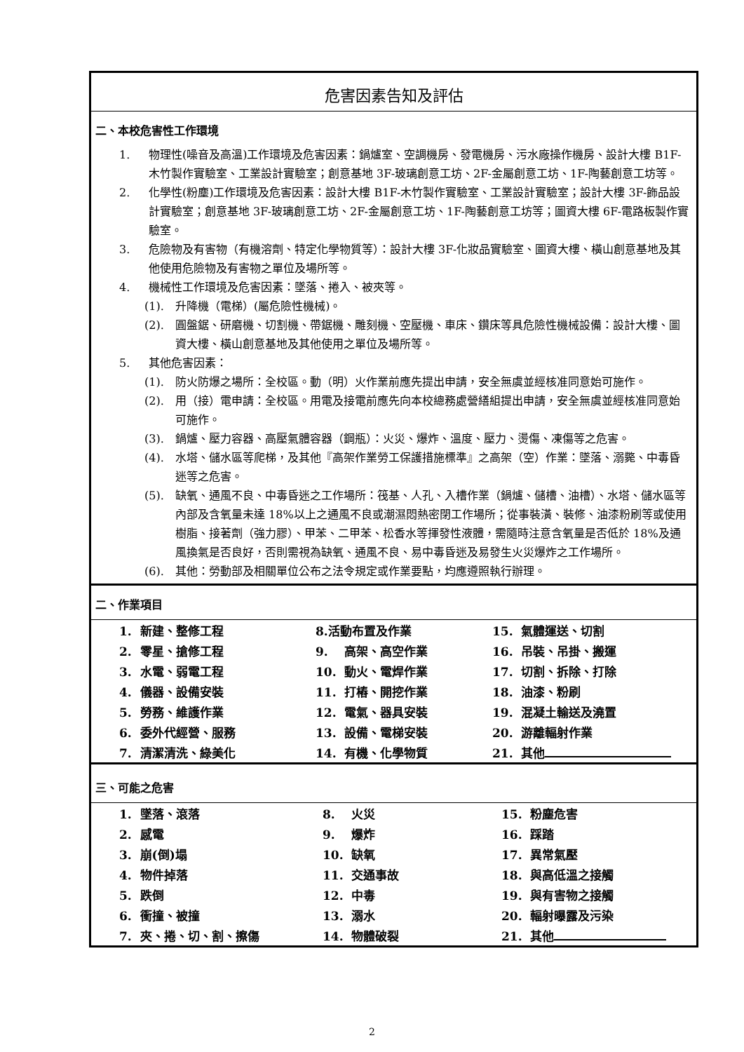危害因素告知及評估
二、本校危害性工作環境
1. 物理性(噪音及高溫)工作環境及危害因素：鍋爐室、空調機房、發電機房、污水廠操作機房、設計大樓 B1F-木竹製作實驗室、工業設計實驗室；創意基地 3F-玻璃創意工坊、2F-金屬創意工坊、1F-陶藝創意工坊等。
2. 化學性(粉塵)工作環境及危害因素：設計大樓 B1F-木竹製作實驗室、工業設計實驗室；設計大樓 3F-飾品設計實驗室；創意基地 3F-玻璃創意工坊、2F-金屬創意工坊、1F-陶藝創意工坊等；圖資大樓 6F-電路板製作實驗室。
3. 危險物及有害物（有機溶劑、特定化學物質等）：設計大樓 3F-化妝品實驗室、圖資大樓、橫山創意基地及其他使用危險物及有害物之單位及場所等。
4. 機械性工作環境及危害因素：墜落、捲入、被夾等。
(1). 升降機（電梯）(屬危險性機械)。
(2). 圓盤鋸、研磨機、切割機、帶鋸機、雕刻機、空壓機、車床、鑽床等具危險性機械設備：設計大樓、圖資大樓、橫山創意基地及其他使用之單位及場所等。
5. 其他危害因素：
(1). 防火防爆之場所：全校區。動（明）火作業前應先提出申請，安全無虞並經核准同意始可施作。
(2). 用（接）電申請：全校區。用電及接電前應先向本校總務處營繕組提出申請，安全無虞並經核准同意始可施作。
(3). 鍋爐、壓力容器、高壓氣體容器（鋼瓶）：火災、爆炸、溫度、壓力、燙傷、凍傷等之危害。
(4). 水塔、儲水區等爬梯，及其他『高架作業勞工保護措施標準』之高架（空）作業：墜落、溺斃、中毒昏迷等之危害。
(5). 缺氧、通風不良、中毒昏迷之工作場所：筏基、人孔、入槽作業（鍋爐、儲槽、油槽）、水塔、儲水區等內部及含氧量未達 18%以上之通風不良或潮濕悶熱密閉工作場所；從事裝潢、裝修、油漆粉刷等或使用樹脂、接著劑（強力膠）、甲苯、二甲苯、松香水等揮發性液體，需隨時注意含氧量是否低於 18%及通風換氣是否良好，否則需視為缺氧、通風不良、易中毒昏迷及易發生火災爆炸之工作場所。
(6). 其他：勞動部及相關單位公布之法令規定或作業要點，均應遵照執行辦理。
二、作業項目
| 1. 新建、整修工程 | 8.活動布置及作業 | 15. 氣體運送、切割 |
| 2. 零星、搶修工程 | 9. 高架、高空作業 | 16. 吊裝、吊掛、搬運 |
| 3. 水電、弱電工程 | 10. 動火、電焊作業 | 17. 切割、拆除、打除 |
| 4. 儀器、設備安裝 | 11. 打樁、開挖作業 | 18. 油漆、粉刷 |
| 5. 勞務、維護作業 | 12. 電氣、器具安裝 | 19. 混凝土輸送及澆置 |
| 6. 委外代經營、服務 | 13. 設備、電梯安裝 | 20. 游離輻射作業 |
| 7. 清潔清洗、綠美化 | 14. 有機、化學物質 | 21. 其他 |
三、可能之危害
| 1. 墜落、滾落 | 8. 火災 | 15. 粉塵危害 |
| 2. 感電 | 9. 爆炸 | 16. 踩踏 |
| 3. 崩(倒)塌 | 10. 缺氧 | 17. 異常氣壓 |
| 4. 物件掉落 | 11. 交通事故 | 18. 與高低溫之接觸 |
| 5. 跌倒 | 12. 中毒 | 19. 與有害物之接觸 |
| 6. 衝撞、被撞 | 13. 溺水 | 20. 輻射曝露及污染 |
| 7. 夾、捲、切、割、擦傷 | 14. 物體破裂 | 21. 其他 |
2